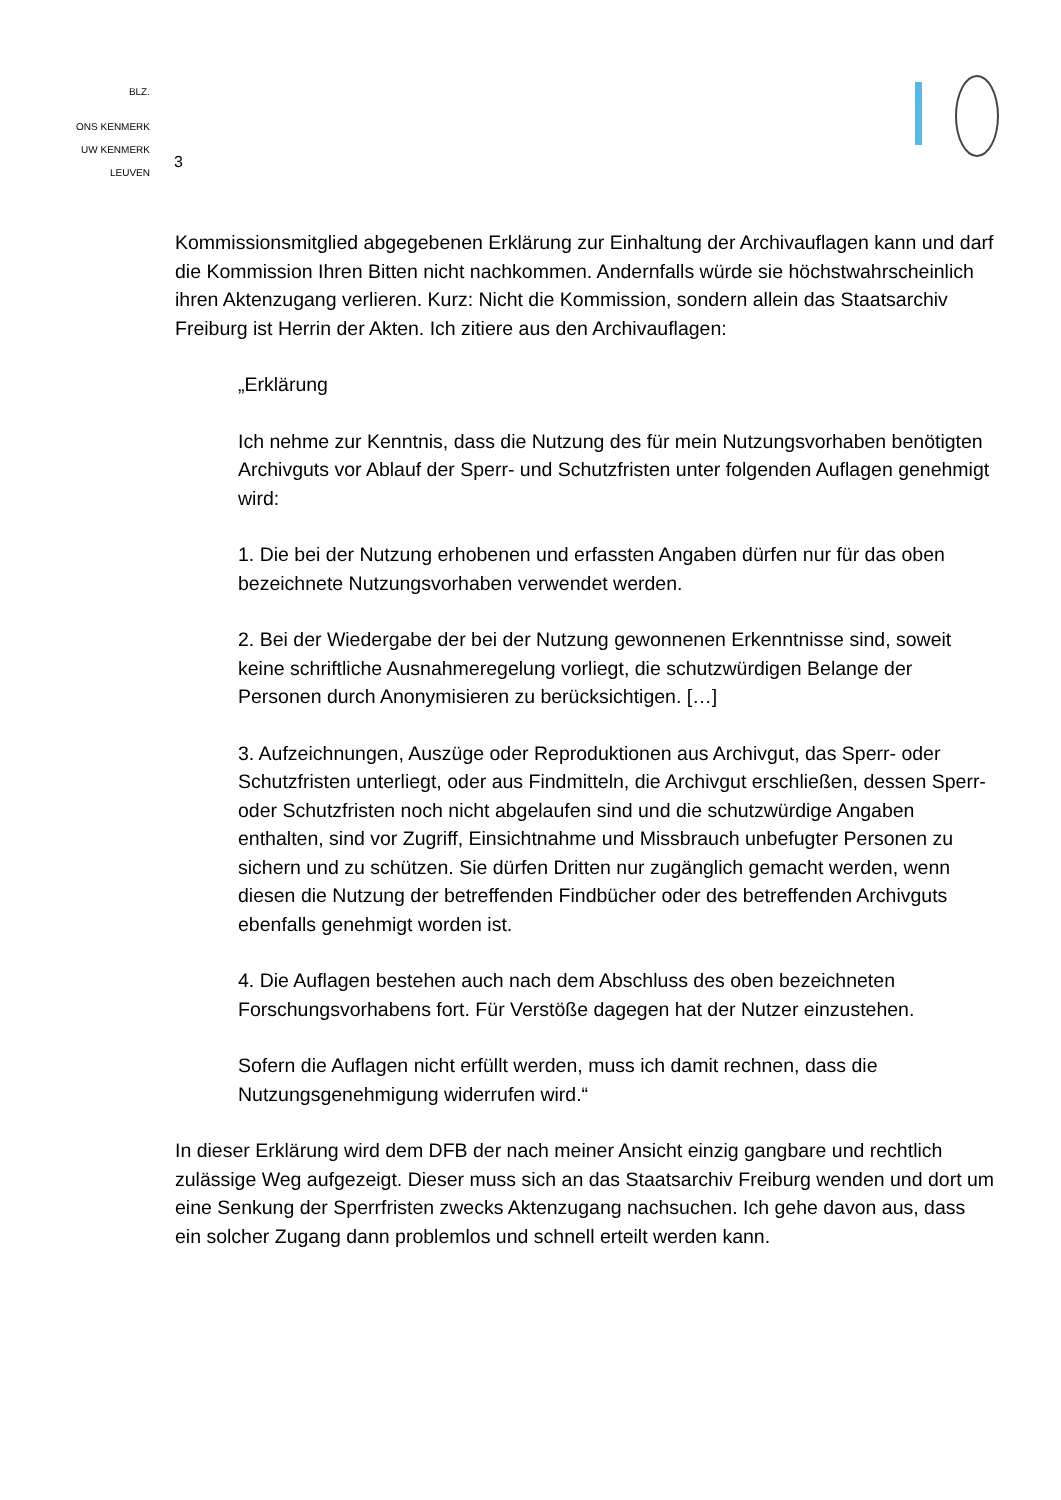BLZ.
ONS KENMERK
UW KENMERK
LEUVEN
3
Kommissionsmitglied abgegebenen Erklärung zur Einhaltung der Archivauflagen kann und darf die Kommission Ihren Bitten nicht nachkommen. Andernfalls würde sie höchstwahrscheinlich ihren Aktenzugang verlieren. Kurz: Nicht die Kommission, sondern allein das Staatsarchiv Freiburg ist Herrin der Akten. Ich zitiere aus den Archivauflagen:
„Erklärung
Ich nehme zur Kenntnis, dass die Nutzung des für mein Nutzungsvorhaben benötigten Archivguts vor Ablauf der Sperr- und Schutzfristen unter folgenden Auflagen genehmigt wird:
1. Die bei der Nutzung erhobenen und erfassten Angaben dürfen nur für das oben bezeichnete Nutzungsvorhaben verwendet werden.
2. Bei der Wiedergabe der bei der Nutzung gewonnenen Erkenntnisse sind, soweit keine schriftliche Ausnahmeregelung vorliegt, die schutzwürdigen Belange der Personen durch Anonymisieren zu berücksichtigen. […]
3. Aufzeichnungen, Auszüge oder Reproduktionen aus Archivgut, das Sperr- oder Schutzfristen unterliegt, oder aus Findmitteln, die Archivgut erschließen, dessen Sperr- oder Schutzfristen noch nicht abgelaufen sind und die schutzwürdige Angaben enthalten, sind vor Zugriff, Einsichtnahme und Missbrauch unbefugter Personen zu sichern und zu schützen. Sie dürfen Dritten nur zugänglich gemacht werden, wenn diesen die Nutzung der betreffenden Findbücher oder des betreffenden Archivguts ebenfalls genehmigt worden ist.
4. Die Auflagen bestehen auch nach dem Abschluss des oben bezeichneten Forschungsvorhabens fort. Für Verstöße dagegen hat der Nutzer einzustehen.
Sofern die Auflagen nicht erfüllt werden, muss ich damit rechnen, dass die Nutzungsgenehmigung widerrufen wird.“
In dieser Erklärung wird dem DFB der nach meiner Ansicht einzig gangbare und rechtlich zulässige Weg aufgezeigt. Dieser muss sich an das Staatsarchiv Freiburg wenden und dort um eine Senkung der Sperrfristen zwecks Aktenzugang nachsuchen. Ich gehe davon aus, dass ein solcher Zugang dann problemlos und schnell erteilt werden kann.